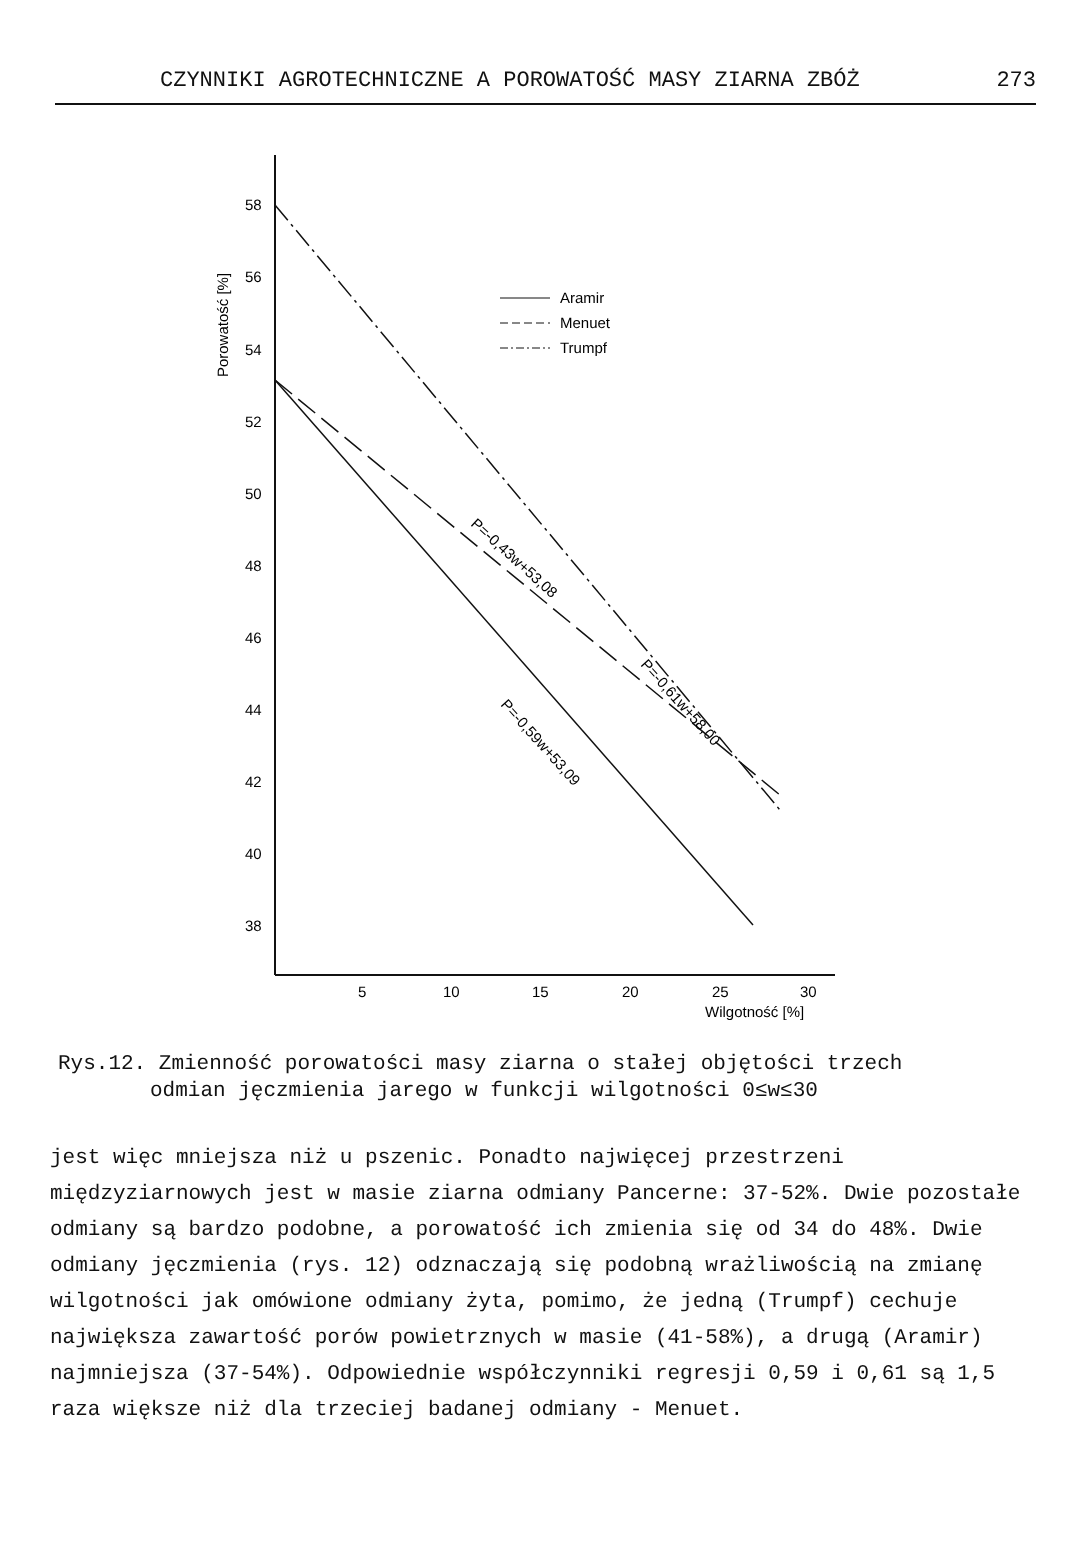CZYNNIKI AGROTECHNICZNE A POROWATOŚĆ MASY ZIARNA ZBÓŻ 273
Porowatość [%]
58
56
54
52
50
48
46
44
42
40
38
5
10
15
20
25
30
Wilgotność [%]
Aramir
Menuet
Trumpf
P=-0,59w+53,09
P=-0,43w+53,08
P=-0,61w+58,00
Rys.12. Zmienność porowatości masy ziarna o stałej objętości trzech
odmian jęczmienia jarego w funkcji wilgotności 0≤w≤30
jest więc mniejsza niż u pszenic. Ponadto najwięcej przestrzeni międzyziarnowych jest w masie ziarna odmiany Pancerne: 37-52%. Dwie pozostałe odmiany są bardzo podobne, a porowatość ich zmienia się od 34 do 48%. Dwie odmiany jęczmienia (rys. 12) odznaczają się podobną wrażliwością na zmianę wilgotności jak omówione odmiany żyta, pomimo, że jedną (Trumpf) cechuje największa zawartość porów powietrznych w masie (41-58%), a drugą (Aramir) najmniejsza (37-54%). Odpowiednie współczynniki regresji 0,59 i 0,61 są 1,5 raza większe niż dla trzeciej badanej odmiany - Menuet.